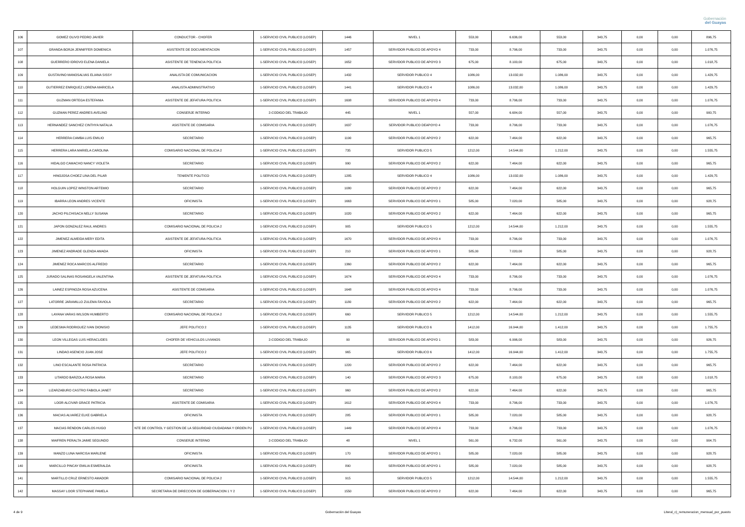Gobernación
del Guayas
| 106 | GOMEZ OLIVO PEDRO JAVIER | CONDUCTOR - CHOFER | 1-SERVICIO CIVIL PUBLICO (LOSEP) | 1446 | NIVEL 1 | 553,00 | 6.636,00 | 553,00 | 343,75 | 0,00 | 0,00 | 896,75 |
| 107 | GRANDA BORJA JENNIFFER DOMENICA | ASISTENTE DE DOCUMENTACION | 1-SERVICIO CIVIL PUBLICO (LOSEP) | 1457 | SERVIDOR PUBLICO DE APOYO 4 | 733,00 | 8.796,00 | 733,00 | 343,75 | 0,00 | 0,00 | 1.076,75 |
| 108 | GUERRERO IDROVO ELENA DANIELA | ASISTENTE DE TENENCIA POLITICA | 1-SERVICIO CIVIL PUBLICO (LOSEP) | 1652 | SERVIDOR PUBLICO DE APOYO 3 | 675,00 | 8.100,00 | 675,00 | 343,75 | 0,00 | 0,00 | 1.018,75 |
| 109 | GUSTAVINO MANOSALVAS ELIANA SISSY | ANALISTA DE COMUNICACION | 1-SERVICIO CIVIL PUBLICO (LOSEP) | 1432 | SERVIDOR PUBLICO 4 | 1086,00 | 13.032,00 | 1.086,00 | 343,75 | 0,00 | 0,00 | 1.429,75 |
| 110 | GUTIERREZ ENRIQUEZ LORENA MARICELA | ANALISTA ADMINISTRATIVO | 1-SERVICIO CIVIL PUBLICO (LOSEP) | 1441 | SERVIDOR PUBLICO 4 | 1086,00 | 13.032,00 | 1.086,00 | 343,75 | 0,00 | 0,00 | 1.429,75 |
| 111 | GUZMAN ORTEGA ESTEFANIA | ASISTENTE DE JEFATURA POLITICA | 1-SERVICIO CIVIL PUBLICO (LOSEP) | 1608 | SERVIDOR PUBLICO DE APOYO 4 | 733,00 | 8.796,00 | 733,00 | 343,75 | 0,00 | 0,00 | 1.076,75 |
| 112 | GUZMAN PEREZ ANDRES AVELINO | CONSERJE INTERNO | 2-CODIGO DEL TRABAJO | 445 | NIVEL 1 | 557,00 | 6.684,00 | 557,00 | 343,75 | 0,00 | 0,00 | 900,75 |
| 113 | HERNANDEZ SANCHEZ CINTHYA NATALIA | ASISTENTE DE COMISARIA | 1-SERVICIO CIVIL PUBLICO (LOSEP) | 1637 | SERVIDOR PUBLICO DEAPOYO 4 | 733,00 | 8.796,00 | 733,00 | 343,75 | 0,00 | 0,00 | 1.076,75 |
| 114 | HERRERA CAMBA LUIS EMILIO | SECRETARIO | 1-SERVICIO CIVIL PUBLICO (LOSEP) | 1190 | SERVIDOR PUBLICO DE APOYO 2 | 622,00 | 7.464,00 | 622,00 | 343,75 | 0,00 | 0,00 | 965,75 |
| 115 | HERRERA LARA MARIELA CAROLINA | COMISARIO NACIONAL DE POLICIA 2 | 1-SERVICIO CIVIL PUBLICO (LOSEP) | 735 | SERVIDOR PUBLICO 5 | 1212,00 | 14.544,00 | 1.212,00 | 343,75 | 0,00 | 0,00 | 1.555,75 |
| 116 | HIDALGO CAMACHO NANCY VIOLETA | SECRETARIO | 1-SERVICIO CIVIL PUBLICO (LOSEP) | 990 | SERVIDOR PUBLICO DE APOYO 2 | 622,00 | 7.464,00 | 622,00 | 343,75 | 0,00 | 0,00 | 965,75 |
| 117 | HINOJOSA CHOEZ LINA DEL PILAR | TENIENTE POLITICO | 1-SERVICIO CIVIL PUBLICO (LOSEP) | 1285 | SERVIDOR PUBLICO 4 | 1086,00 | 13.032,00 | 1.086,00 | 343,75 | 0,00 | 0,00 | 1.429,75 |
| 118 | HOLGUIN LOPEZ WINSTON ARTEMIO | SECRETARIO | 1-SERVICIO CIVIL PUBLICO (LOSEP) | 1080 | SERVIDOR PUBLICO DE APOYO 2 | 622,00 | 7.464,00 | 622,00 | 343,75 | 0,00 | 0,00 | 965,75 |
| 119 | IBARRA LEON ANDRES VICENTE | OFICINISTA | 1-SERVICIO CIVIL PUBLICO (LOSEP) | 1663 | SERVIDOR PUBLICO DE APOYO 1 | 585,00 | 7.020,00 | 585,00 | 343,75 | 0,00 | 0,00 | 928,75 |
| 120 | JACHO PILCHISACA NELLY SUSANA | SECRETARIO | 1-SERVICIO CIVIL PUBLICO (LOSEP) | 1020 | SERVIDOR PUBLICO DE APOYO 2 | 622,00 | 7.464,00 | 622,00 | 343,75 | 0,00 | 0,00 | 965,75 |
| 121 | JAPON GONZALEZ RAUL ANDRES | COMISARIO NACIONAL DE POLICIA 2 | 1-SERVICIO CIVIL PUBLICO (LOSEP) | 905 | SERVIDOR PUBLICO 5 | 1212,00 | 14.544,00 | 1.212,00 | 343,75 | 0,00 | 0,00 | 1.555,75 |
| 122 | JIMENEZ ALMEIDA MERY EDITA | ASISTENTE DE JEFATURA POLITICA | 1-SERVICIO CIVIL PUBLICO (LOSEP) | 1670 | SERVIDOR PUBLICO DE APOYO 4 | 733,00 | 8.796,00 | 733,00 | 343,75 | 0,00 | 0,00 | 1.076,75 |
| 123 | JIMENEZ ANDRADE GLENDA AMADA | OFICINISTA | 1-SERVICIO CIVIL PUBLICO (LOSEP) | 210 | SERVIDOR PUBLICO DE APOYO 1 | 585,00 | 7.020,00 | 585,00 | 343,75 | 0,00 | 0,00 | 928,75 |
| 124 | JIMENEZ ROCA MARCOS ALFREDO | SECRETARIO | 1-SERVICIO CIVIL PUBLICO (LOSEP) | 1360 | SERVIDOR PUBLICO DE APOYO 2 | 622,00 | 7.464,00 | 622,00 | 343,75 | 0,00 | 0,00 | 965,75 |
| 125 | JURADO SALINAS ROSANGELA VALENTINA | ASISTENTE DE JEFATURA POLITICA | 1-SERVICIO CIVIL PUBLICO (LOSEP) | 1674 | SERVIDOR PUBLICO DE APOYO 4 | 733,00 | 8.796,00 | 733,00 | 343,75 | 0,00 | 0,00 | 1.076,75 |
| 126 | LAINEZ ESPINOZA ROSA AZUCENA | ASISTENTE DE COMISARIA | 1-SERVICIO CIVIL PUBLICO (LOSEP) | 1648 | SERVIDOR PUBLICO DE APOYO 4 | 733,00 | 8.796,00 | 733,00 | 343,75 | 0,00 | 0,00 | 1.076,75 |
| 127 | LATORRE JARAMILLO ZULEMA FAVIOLA | SECRETARIO | 1-SERVICIO CIVIL PUBLICO (LOSEP) | 1180 | SERVIDOR PUBLICO DE APOYO 2 | 622,00 | 7.464,00 | 622,00 | 343,75 | 0,00 | 0,00 | 965,75 |
| 128 | LAYANA VARAS WILSON HUMBERTO | COMISARIO NACIONAL DE POLICIA 2 | 1-SERVICIO CIVIL PUBLICO (LOSEP) | 660 | SERVIDOR PUBLICO 5 | 1212,00 | 14.544,00 | 1.212,00 | 343,75 | 0,00 | 0,00 | 1.555,75 |
| 129 | LEDESMA RODRIGUEZ IVAN DIONISIO | JEFE POLITICO 2 | 1-SERVICIO CIVIL PUBLICO (LOSEP) | 1135 | SERVIDOR PUBLICO 6 | 1412,00 | 16.944,00 | 1.412,00 | 343,75 | 0,00 | 0,00 | 1.755,75 |
| 130 | LEON VILLEGAS LUIS HERACLIDES | CHOFER DE VEHICULOS LIVIANOS | 2-CODIGO DEL TRABAJO | 90 | SERVIDOR PUBLICO DE APOYO 1 | 583,00 | 6.996,00 | 583,00 | 343,75 | 0,00 | 0,00 | 926,75 |
| 131 | LINDAO ASENCIO JUAN JOSE | JEFE POLITICO 2 | 1-SERVICIO CIVIL PUBLICO (LOSEP) | 965 | SERVIDOR PUBLICO 6 | 1412,00 | 16.944,00 | 1.412,00 | 343,75 | 0,00 | 0,00 | 1.755,75 |
| 132 | LINO ESCALANTE ROSA PATRICIA | SECRETARIO | 1-SERVICIO CIVIL PUBLICO (LOSEP) | 1220 | SERVIDOR PUBLICO DE APOYO 2 | 622,00 | 7.464,00 | 622,00 | 343,75 | 0,00 | 0,00 | 965,75 |
| 133 | LITARDO BARZOLA ROSA MARIA | SECRETARIO | 1-SERVICIO CIVIL PUBLICO (LOSEP) | 140 | SERVIDOR PUBLICO DE APOYO 3 | 675,00 | 8.100,00 | 675,00 | 343,75 | 0,00 | 0,00 | 1.018,75 |
| 134 | LIZARZABURO CASTRO FABIOLA JANET | SECRETARIO | 1-SERVICIO CIVIL PUBLICO (LOSEP) | 960 | SERVIDOR PUBLICO DE APOYO 2 | 622,00 | 7.464,00 | 622,00 | 343,75 | 0,00 | 0,00 | 965,75 |
| 135 | LOOR ALCIVAR GRACE PATRICIA | ASISTENTE DE COMISARIA | 1-SERVICIO CIVIL PUBLICO (LOSEP) | 1612 | SERVIDOR PUBLICO DE APOYO 4 | 733,00 | 8.796,00 | 733,00 | 343,75 | 0,00 | 0,00 | 1.076,75 |
| 136 | MACIAS ALVAREZ ELKE GABRIELA | OFICINISTA | 1-SERVICIO CIVIL PUBLICO (LOSEP) | 285 | SERVIDOR PUBLICO DE APOYO 1 | 585,00 | 7.020,00 | 585,00 | 343,75 | 0,00 | 0,00 | 928,75 |
| 137 | MACIAS RENDON CARLOS HUGO | NTE DE CONTROL Y GESTION DE LA SEGURIDAD CIUDADANA Y ORDEN PU | 1-SERVICIO CIVIL PUBLICO (LOSEP) | 1449 | SERVIDOR PUBLICO DE APOYO 4 | 733,00 | 8.796,00 | 733,00 | 343,75 | 0,00 | 0,00 | 1.076,75 |
| 138 | MAIFREN PERALTA JAIME SEGUNDO | CONSERJE INTERNO | 2-CODIGO DEL TRABAJO | 48 | NIVEL 1 | 561,00 | 6.732,00 | 561,00 | 343,75 | 0,00 | 0,00 | 904,75 |
| 139 | MANZO LUNA NARCISA MARLENE | OFICINISTA | 1-SERVICIO CIVIL PUBLICO (LOSEP) | 170 | SERVIDOR PUBLICO DE APOYO 1 | 585,00 | 7.020,00 | 585,00 | 343,75 | 0,00 | 0,00 | 928,75 |
| 140 | MARCILLO PINCAY EMILIA ESMERALDA | OFICINISTA | 1-SERVICIO CIVIL PUBLICO (LOSEP) | 890 | SERVIDOR PUBLICO DE APOYO 1 | 585,00 | 7.020,00 | 585,00 | 343,75 | 0,00 | 0,00 | 928,75 |
| 141 | MARTILLO CRUZ ERNESTO AMADOR | COMISARIO NACIONAL DE POLICIA 2 | 1-SERVICIO CIVIL PUBLICO (LOSEP) | 915 | SERVIDOR PUBLICO 5 | 1212,00 | 14.544,00 | 1.212,00 | 343,75 | 0,00 | 0,00 | 1.555,75 |
| 142 | MASSAY LOOR STEPHANIE PAMELA | SECRETARIA DE DIRECCION DE GOBERNACION 1 Y 2 | 1-SERVICIO CIVIL PUBLICO (LOSEP) | 1550 | SERVIDOR PUBLICO DE APOYO 2 | 622,00 | 7.464,00 | 622,00 | 343,75 | 0,00 | 0,00 | 965,75 |
4 de 9 Gobernación del Guayas Literal_c)_remuneracion_mensual_por_puesto